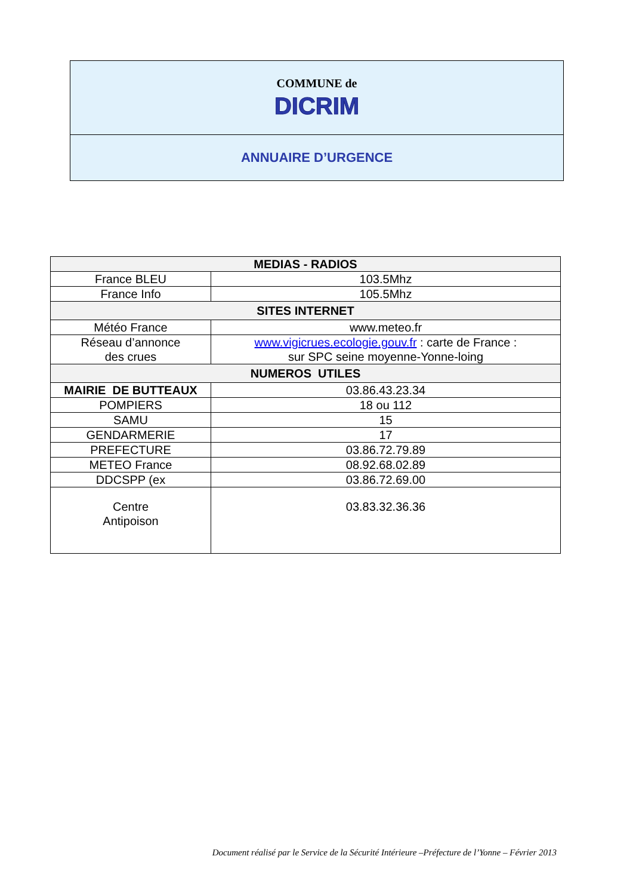COMMUNE de
DICRIM
ANNUAIRE D’URGENCE
| MEDIAS - RADIOS | |
| --- | --- |
| France BLEU | 103.5Mhz |
| France Info | 105.5Mhz |
| SITES INTERNET | |
| Météo France | www.meteo.fr |
| Réseau d’annonce des crues | www.vigicrues.ecologie.gouv.fr : carte de France : sur SPC seine moyenne-Yonne-loing |
| NUMEROS UTILES | |
| MAIRIE DE BUTTEAUX | 03.86.43.23.34 |
| POMPIERS | 18 ou 112 |
| SAMU | 15 |
| GENDARMERIE | 17 |
| PREFECTURE | 03.86.72.79.89 |
| METEO France | 08.92.68.02.89 |
| DDCSPP (ex | 03.86.72.69.00 |
| Centre Antipoison | 03.83.32.36.36 |
Document réalisé par le Service de la Sécurité Intérieure –Préfecture de l’Yonne – Février 2013